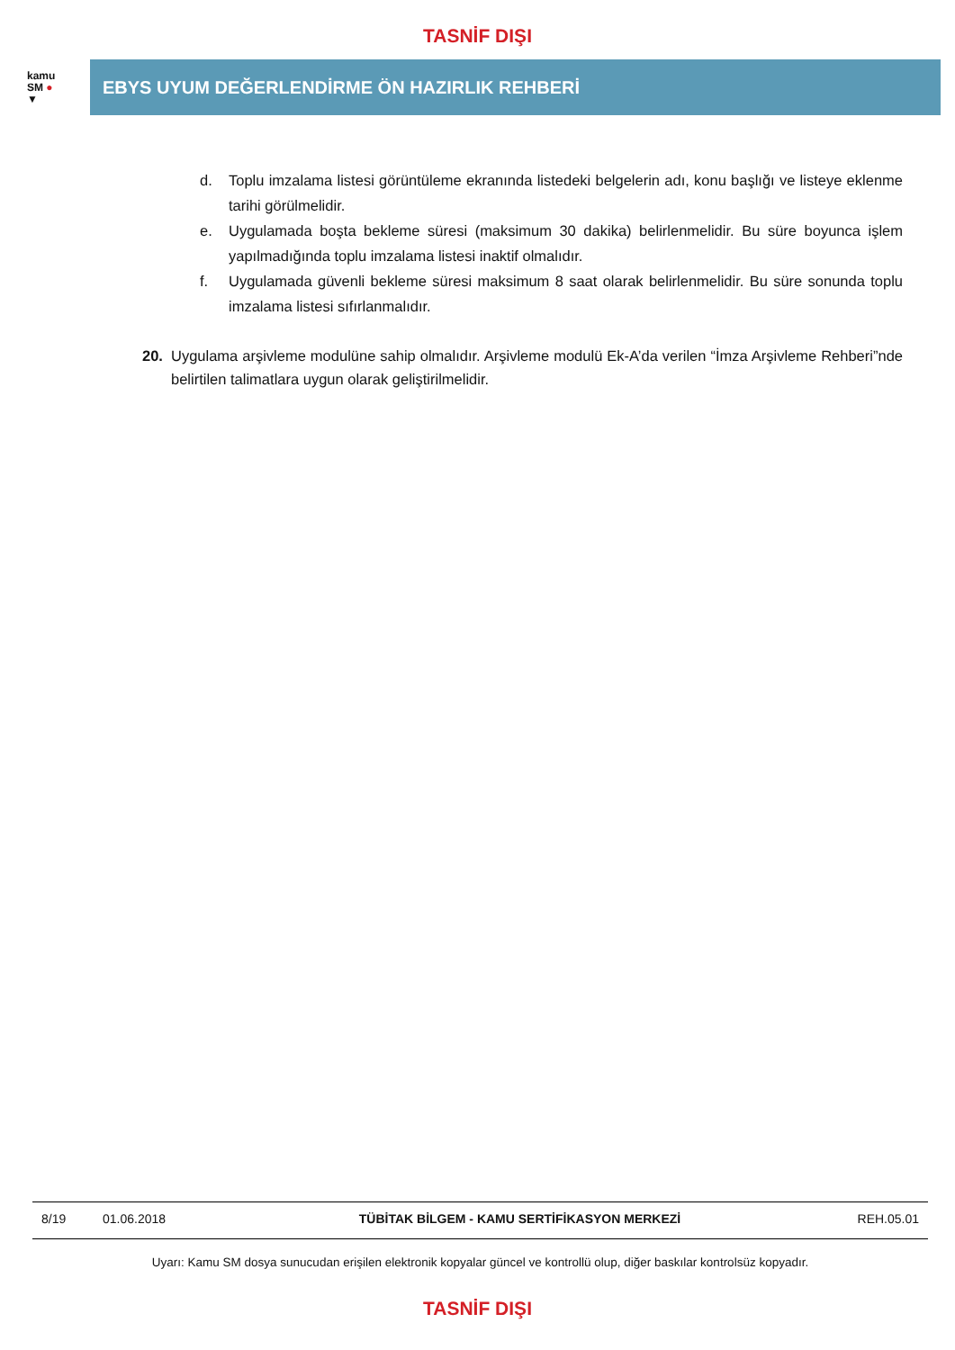TASNİF DIŞI
kamu
SM ●
▼
EBYS UYUM DEĞERLENDİRME ÖN HAZIRLIK REHBERİ
d. Toplu imzalama listesi görüntüleme ekranında listedeki belgelerin adı, konu başlığı ve listeye eklenme tarihi görülmelidir.
e. Uygulamada boşta bekleme süresi (maksimum 30 dakika) belirlenmelidir. Bu süre boyunca işlem yapılmadığında toplu imzalama listesi inaktif olmalıdır.
f. Uygulamada güvenli bekleme süresi maksimum 8 saat olarak belirlenmelidir. Bu süre sonunda toplu imzalama listesi sıfırlanmalıdır.
20. Uygulama arşivleme modulüne sahip olmalıdır. Arşivleme modulü Ek-A’da verilen “İmza Arşivleme Rehberi”nde belirtilen talimatlara uygun olarak geliştirilmelidir.
8/19 01.06.2018 TÜBİTAK BİLGEM - KAMU SERTİFİKASYON MERKEZİ REH.05.01
Uyarı: Kamu SM dosya sunucudan erişilen elektronik kopyalar güncel ve kontrollü olup, diğer baskılar kontrolsüz kopyadır.
TASNİF DIŞI